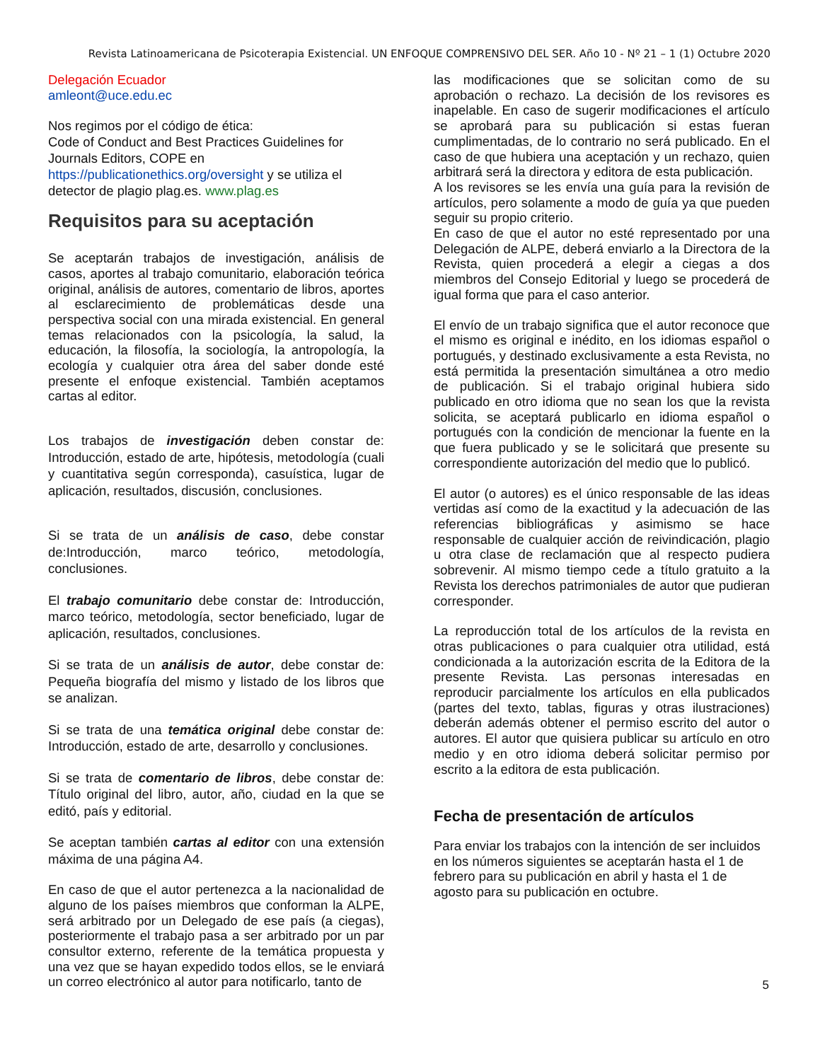Revista Latinoamericana de Psicoterapia Existencial. UN ENFOQUE COMPRENSIVO DEL SER. Año 10 - Nº 21 – 1 (1) Octubre 2020
Delegación Ecuador
amleont@uce.edu.ec
Nos regimos por el código de ética:
Code of Conduct and Best Practices Guidelines for Journals Editors, COPE en
https://publicationethics.org/oversight y se utiliza el detector de plagio plag.es. www.plag.es
Requisitos para su aceptación
Se aceptarán trabajos de investigación, análisis de casos, aportes al trabajo comunitario, elaboración teórica original, análisis de autores, comentario de libros, aportes al esclarecimiento de problemáticas desde una perspectiva social con una mirada existencial. En general temas relacionados con la psicología, la salud, la educación, la filosofía, la sociología, la antropología, la ecología y cualquier otra área del saber donde esté presente el enfoque existencial. También aceptamos cartas al editor.
Los trabajos de investigación deben constar de: Introducción, estado de arte, hipótesis, metodología (cuali y cuantitativa según corresponda), casuística, lugar de aplicación, resultados, discusión, conclusiones.
Si se trata de un análisis de caso, debe constar de:Introducción, marco teórico, metodología, conclusiones.
El trabajo comunitario debe constar de: Introducción, marco teórico, metodología, sector beneficiado, lugar de aplicación, resultados, conclusiones.
Si se trata de un análisis de autor, debe constar de: Pequeña biografía del mismo y listado de los libros que se analizan.
Si se trata de una temática original debe constar de: Introducción, estado de arte, desarrollo y conclusiones.
Si se trata de comentario de libros, debe constar de: Título original del libro, autor, año, ciudad en la que se editó, país y editorial.
Se aceptan también cartas al editor con una extensión máxima de una página A4.
En caso de que el autor pertenezca a la nacionalidad de alguno de los países miembros que conforman la ALPE, será arbitrado por un Delegado de ese país (a ciegas), posteriormente el trabajo pasa a ser arbitrado por un par consultor externo, referente de la temática propuesta y una vez que se hayan expedido todos ellos, se le enviará un correo electrónico al autor para notificarlo, tanto de
las modificaciones que se solicitan como de su aprobación o rechazo. La decisión de los revisores es inapelable. En caso de sugerir modificaciones el artículo se aprobará para su publicación si estas fueran cumplimentadas, de lo contrario no será publicado. En el caso de que hubiera una aceptación y un rechazo, quien arbitrará será la directora y editora de esta publicación.
A los revisores se les envía una guía para la revisión de artículos, pero solamente a modo de guía ya que pueden seguir su propio criterio.
En caso de que el autor no esté representado por una Delegación de ALPE, deberá enviarlo a la Directora de la Revista, quien procederá a elegir a ciegas a dos miembros del Consejo Editorial y luego se procederá de igual forma que para el caso anterior.
El envío de un trabajo significa que el autor reconoce que el mismo es original e inédito, en los idiomas español o portugués, y destinado exclusivamente a esta Revista, no está permitida la presentación simultánea a otro medio de publicación. Si el trabajo original hubiera sido publicado en otro idioma que no sean los que la revista solicita, se aceptará publicarlo en idioma español o portugués con la condición de mencionar la fuente en la que fuera publicado y se le solicitará que presente su correspondiente autorización del medio que lo publicó.
El autor (o autores) es el único responsable de las ideas vertidas así como de la exactitud y la adecuación de las referencias bibliográficas y asimismo se hace responsable de cualquier acción de reivindicación, plagio u otra clase de reclamación que al respecto pudiera sobrevenir. Al mismo tiempo cede a título gratuito a la Revista los derechos patrimoniales de autor que pudieran corresponder.
La reproducción total de los artículos de la revista en otras publicaciones o para cualquier otra utilidad, está condicionada a la autorización escrita de la Editora de la presente Revista. Las personas interesadas en reproducir parcialmente los artículos en ella publicados (partes del texto, tablas, figuras y otras ilustraciones) deberán además obtener el permiso escrito del autor o autores. El autor que quisiera publicar su artículo en otro medio y en otro idioma deberá solicitar permiso por escrito a la editora de esta publicación.
Fecha de presentación de artículos
Para enviar los trabajos con la intención de ser incluidos en los números siguientes se aceptarán hasta el 1 de febrero para su publicación en abril y hasta el 1 de agosto para su publicación en octubre.
5